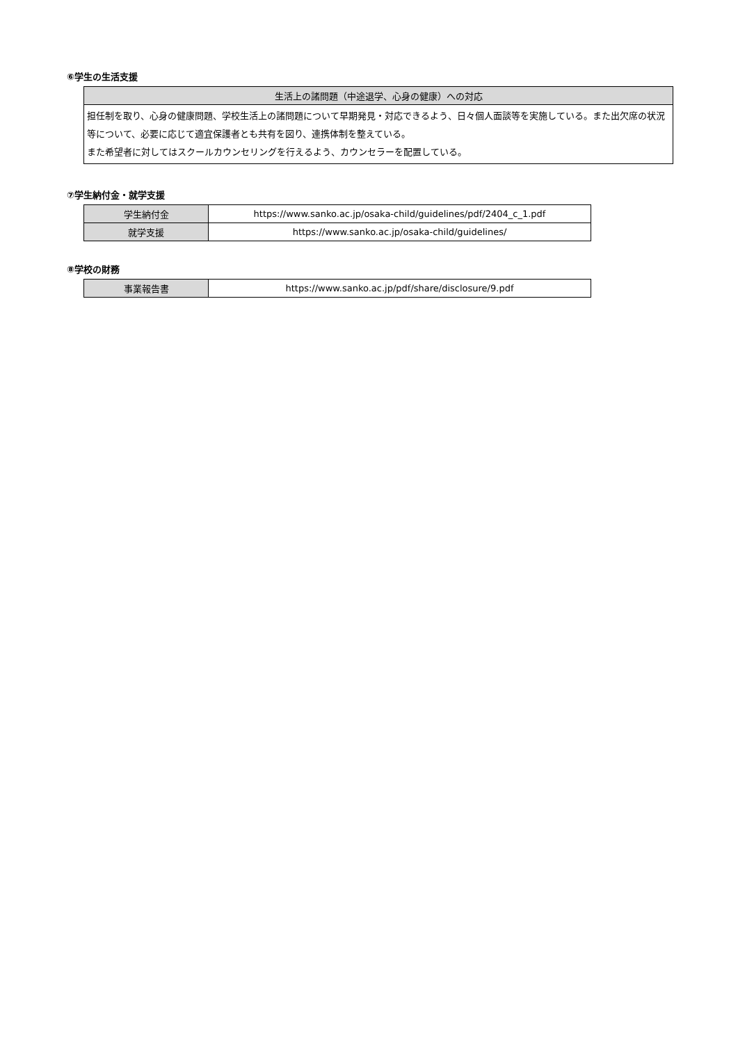⑥学生の生活支援
| 生活上の諸問題（中途退学、心身の健康）への対応 |
| --- |
| 担任制を取り、心身の健康問題、学校生活上の諸問題について早期発見・対応できるよう、日々個人面談等を実施している。また出欠席の状況等について、必要に応じて適宜保護者とも共有を図り、連携体制を整えている。 また希望者に対してはスクールカウンセリングを行えるよう、カウンセラーを配置している。 |
⑦学生納付金・就学支援
| 学生納付金 | https://www.sanko.ac.jp/osaka-child/guidelines/pdf/2404_c_1.pdf |
| 就学支援 | https://www.sanko.ac.jp/osaka-child/guidelines/ |
⑧学校の財務
| 事業報告書 | https://www.sanko.ac.jp/pdf/share/disclosure/9.pdf |